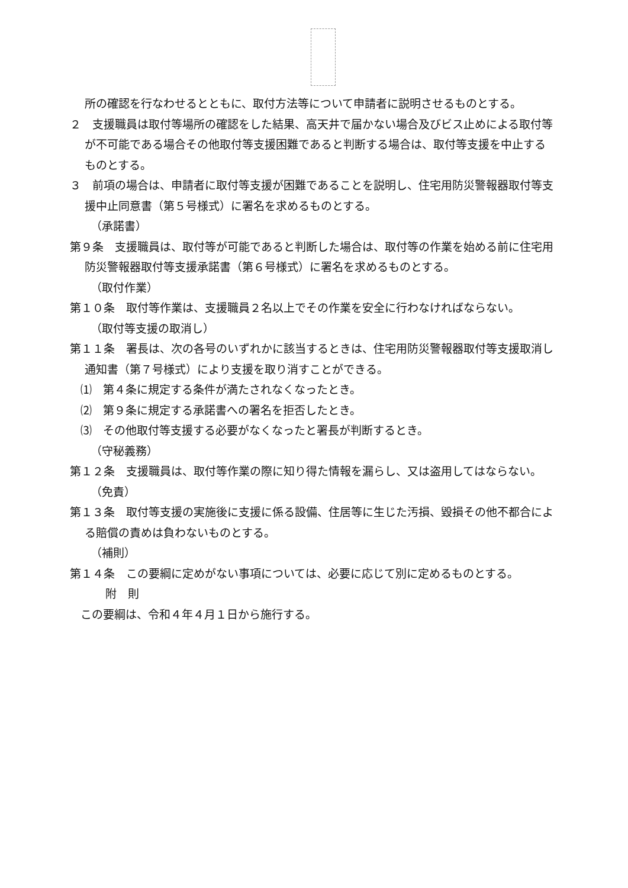所の確認を行なわせるとともに、取付方法等について申請者に説明させるものとする。
２　支援職員は取付等場所の確認をした結果、高天井で届かない場合及びビス止めによる取付等が不可能である場合その他取付等支援困難であると判断する場合は、取付等支援を中止するものとする。
３　前項の場合は、申請者に取付等支援が困難であることを説明し、住宅用防災警報器取付等支援中止同意書（第５号様式）に署名を求めるものとする。
（承諾書）
第９条　支援職員は、取付等が可能であると判断した場合は、取付等の作業を始める前に住宅用防災警報器取付等支援承諾書（第６号様式）に署名を求めるものとする。
（取付作業）
第１０条　取付等作業は、支援職員２名以上でその作業を安全に行わなければならない。
（取付等支援の取消し）
第１１条　署長は、次の各号のいずれかに該当するときは、住宅用防災警報器取付等支援取消し通知書（第７号様式）により支援を取り消すことができる。
⑴　第４条に規定する条件が満たされなくなったとき。
⑵　第９条に規定する承諾書への署名を拒否したとき。
⑶　その他取付等支援する必要がなくなったと署長が判断するとき。
（守秘義務）
第１２条　支援職員は、取付等作業の際に知り得た情報を漏らし、又は盗用してはならない。
（免責）
第１３条　取付等支援の実施後に支援に係る設備、住居等に生じた汚損、毀損その他不都合による賠償の責めは負わないものとする。
（補則）
第１４条　この要綱に定めがない事項については、必要に応じて別に定めるものとする。
附　則
この要綱は、令和４年４月１日から施行する。